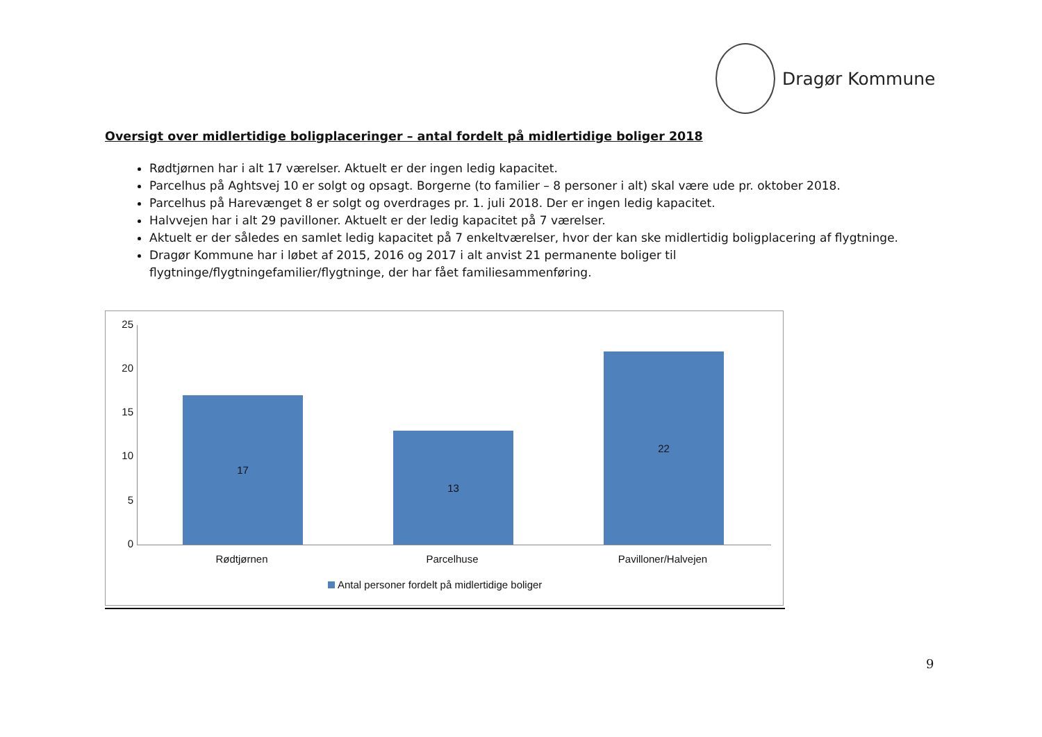Dragør Kommune
Oversigt over midlertidige boligplaceringer – antal fordelt på midlertidige boliger 2018
Rødtjørnen har i alt 17 værelser. Aktuelt er der ingen ledig kapacitet.
Parcelhus på Aghtsvej 10 er solgt og opsagt. Borgerne (to familier – 8 personer i alt) skal være ude pr. oktober 2018.
Parcelhus på Harevænget 8 er solgt og overdrages pr. 1. juli 2018. Der er ingen ledig kapacitet.
Halvvejen har i alt 29 pavilloner. Aktuelt er der ledig kapacitet på 7 værelser.
Aktuelt er der således en samlet ledig kapacitet på 7 enkeltværelser, hvor der kan ske midlertidig boligplacering af flygtninge.
Dragør Kommune har i løbet af 2015, 2016 og 2017 i alt anvist 21 permanente boliger til flygtninge/flygtningefamilier/flygtninge, der har fået familiesammenføring.
25
20
15
10
5
0
17 13 22
Rødtjørnen Parcelhuse Pavilloner/Halvejen
Antal personer fordelt på midlertidige boliger
9